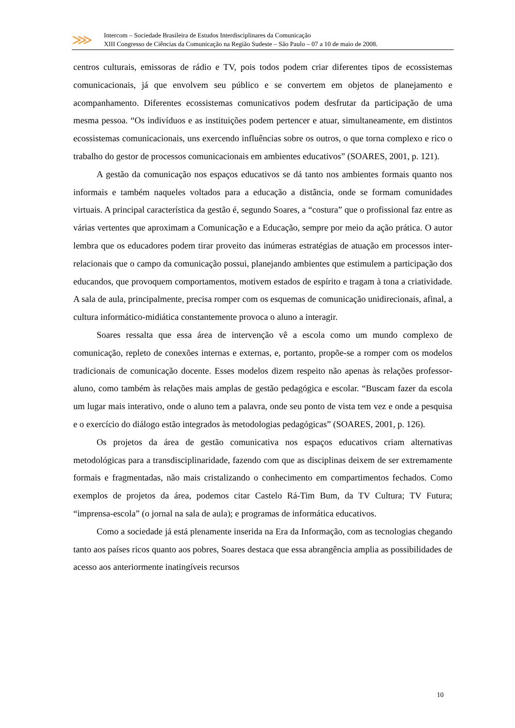⋙
Intercom – Sociedade Brasileira de Estudos Interdisciplinares da Comunicação
XIII Congresso de Ciências da Comunicação na Região Sudeste – São Paulo – 07 a 10 de maio de 2008.
centros culturais, emissoras de rádio e TV, pois todos podem criar diferentes tipos de ecossistemas comunicacionais, já que envolvem seu público e se convertem em objetos de planejamento e acompanhamento. Diferentes ecossistemas comunicativos podem desfrutar da participação de uma mesma pessoa. “Os indivíduos e as instituições podem pertencer e atuar, simultaneamente, em distintos ecossistemas comunicacionais, uns exercendo influências sobre os outros, o que torna complexo e rico o trabalho do gestor de processos comunicacionais em ambientes educativos” (SOARES, 2001, p. 121).
A gestão da comunicação nos espaços educativos se dá tanto nos ambientes formais quanto nos informais e também naqueles voltados para a educação a distância, onde se formam comunidades virtuais. A principal característica da gestão é, segundo Soares, a “costura” que o profissional faz entre as várias vertentes que aproximam a Comunicação e a Educação, sempre por meio da ação prática. O autor lembra que os educadores podem tirar proveito das inúmeras estratégias de atuação em processos inter-relacionais que o campo da comunicação possui, planejando ambientes que estimulem a participação dos educandos, que provoquem comportamentos, motivem estados de espírito e tragam à tona a criatividade. A sala de aula, principalmente, precisa romper com os esquemas de comunicação unidirecionais, afinal, a cultura informático-midiática constantemente provoca o aluno a interagir.
Soares ressalta que essa área de intervenção vê a escola como um mundo complexo de comunicação, repleto de conexões internas e externas, e, portanto, propõe-se a romper com os modelos tradicionais de comunicação docente. Esses modelos dizem respeito não apenas às relações professor-aluno, como também às relações mais amplas de gestão pedagógica e escolar. “Buscam fazer da escola um lugar mais interativo, onde o aluno tem a palavra, onde seu ponto de vista tem vez e onde a pesquisa e o exercício do diálogo estão integrados às metodologias pedagógicas” (SOARES, 2001, p. 126).
Os projetos da área de gestão comunicativa nos espaços educativos criam alternativas metodológicas para a transdisciplinaridade, fazendo com que as disciplinas deixem de ser extremamente formais e fragmentadas, não mais cristalizando o conhecimento em compartimentos fechados. Como exemplos de projetos da área, podemos citar Castelo Rá-Tim Bum, da TV Cultura; TV Futura; “imprensa-escola” (o jornal na sala de aula); e programas de informática educativos.
Como a sociedade já está plenamente inserida na Era da Informação, com as tecnologias chegando tanto aos países ricos quanto aos pobres, Soares destaca que essa abrangência amplia as possibilidades de acesso aos anteriormente inatingíveis recursos
10